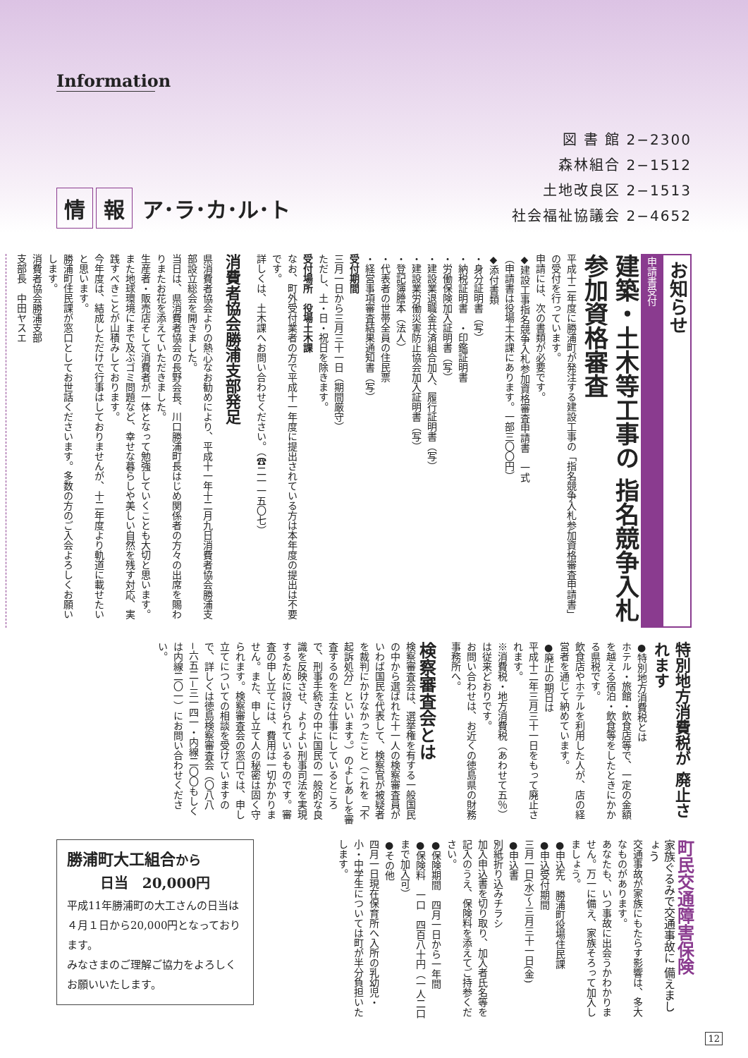Information
情 報 ア･ラ･カ･ル･ト
図 書 館 2−2300
森林組合 2−1512
土地改良区 2−1513
社会福祉協議会 2−4652
お知らせ
申請書受付
建築・土木等工事の 指名競争入札参加資格審査
平成十二年度に勝浦町が発注する建設工事の「指名競争入札参加資格審査申請書」の受付を行っています。
申請には、次の書類が必要です。
◆建設工事指名競争入札参加資格審査申請書　一式
（申請書は役場土木課にあります。一部三〇〇円）
◆添付書類
・身分証明書（写）
・納税証明書　・印鑑証明書
・労働保険加入証明書（写）
・建設業退職金共済組合加入、履行証明書（写）
・建設業労働災害防止協会加入証明書（写）
・登記簿謄本（法人）
・代表者の世帯全員の住民票
・経営事項審査結果通知書（写）
受付期間
三月一日から三月三十一日（期間厳守）
ただし、土・日・祝日を除きます。
受付場所　役場土木課
なお、町外受付業者の方で平成十一年度に提出されている方は本年度の提出は不要です。
詳しくは、土木課へお問い合わせください。（☎二一一五〇七）
消費者協会勝浦支部発足
県消費者協会よりの熱心なお勧めにより、平成十一年十二月九日消費者協会勝浦支部設立総会を開きました。
当日は、県消費者協会の長野会長、川口勝浦町長はじめ関係者の方々の出席を賜わりまたお花を添えていただきました。
生産者・販売店そして消費者が一体となって勉強していくことも大切と思います。また地球環境にまで及ぶゴミ問題など、幸せな暮らしや美しい自然を残す対応、実践すべきことが山積みしております。
今年度は、結成しただけで行事はしておりませんが、十二年度より軌道に載せたいと思います。
勝浦町住民課が窓口としてお世話くださいます。多数の方のご入会よろしくお願いします。
消費者協会勝浦支部
支部長　中田ヤスエ
特別地方消費税が 廃止されます
●特別地方消費税とは
ホテル・旅館・飲食店等で、一定の金額を越える宿泊・飲食等をしたときにかかる県税です。
飲食店やホテルを利用した人が、店の経営者を通じて納めています。
●廃止の期日は
平成十二年三月三十一日をもって廃止されます。
※消費税・地方消費税（あわせて五％）は従来どおりです。
お問い合わせは、お近くの徳島県の財務事務所へ。
検察審査会とは
検察審査会は、選挙権を有する一般国民の中から選ばれた十一人の検察審査員がいわば国民を代表して、検察官が被疑者を裁判にかけなかったこと（これを「不起訴処分」といいます。）のよしあしを審査するのを主な仕事にしているところで、刑事手続きの中に国民の一般的な良識を反映させ、よりよい刑事司法を実現するために設けられているものです。審査の申し立てには、費用は一切かかりません。また、申し立て人の秘密は固く守られます。検察審査会の窓口では、申し立てについての相談を受けていますので、詳しくは徳島検察審査会（〇八八−六五二−三一四一・内線二〇〇もしくは内線二〇一）にお問い合わせください。
町民交通障害保険
家族ぐるみで交通事故に 備えましょう
交通事故が家族にもたらす影響は、多大なものがあります。
あなたも、いつ事故に出会うかわかりません。万一に備え、家族そろって加入しましょう。
●申込先　勝浦町役場住民課
●申込受付期間
三月一日(水)〜三月三十一日(金)
●申込書
別紙折り込みチラシ
加入申込書を切り取り、加入者氏名等を記入のうえ、保険料を添えてご持参ください。
●保険期間　四月一日から一年間
●保険料　一口　四百八十円（一人二口まで加入可）
●その他
四月一日現在保育所へ入所の乳幼児・小・中学生については町が半分負担いたします。
勝浦町大工組合から
日当　20,000円
平成11年勝浦町の大工さんの日当は４月１日から20,000円となっております。
みなさまのご理解ご協力をよろしくお願いいたします。
12